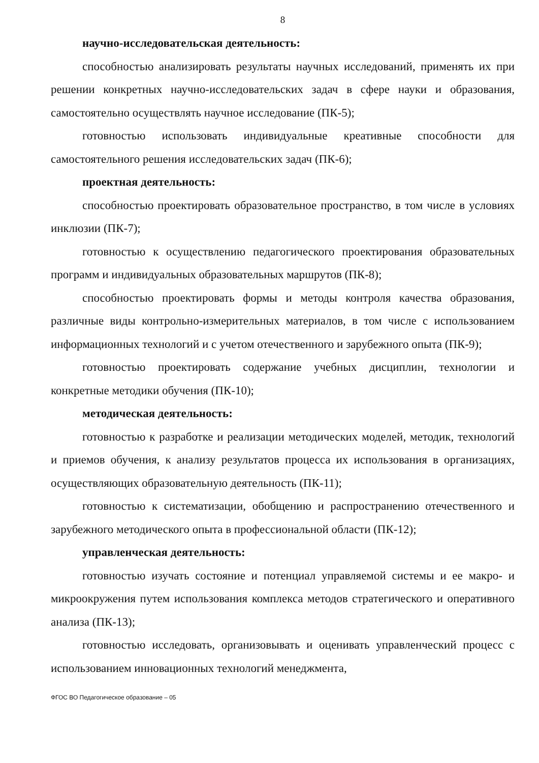8
научно-исследовательская деятельность:
способностью анализировать результаты научных исследований, применять их при решении конкретных научно-исследовательских задач в сфере науки и образования, самостоятельно осуществлять научное исследование (ПК-5);
готовностью использовать индивидуальные креативные способности для самостоятельного решения исследовательских задач (ПК-6);
проектная деятельность:
способностью проектировать образовательное пространство, в том числе в условиях инклюзии (ПК-7);
готовностью к осуществлению педагогического проектирования образовательных программ и индивидуальных образовательных маршрутов (ПК-8);
способностью проектировать формы и методы контроля качества образования, различные виды контрольно-измерительных материалов, в том числе с использованием информационных технологий и с учетом отечественного и зарубежного опыта (ПК-9);
готовностью проектировать содержание учебных дисциплин, технологии и конкретные методики обучения (ПК-10);
методическая деятельность:
готовностью к разработке и реализации методических моделей, методик, технологий и приемов обучения, к анализу результатов процесса их использования в организациях, осуществляющих образовательную деятельность (ПК-11);
готовностью к систематизации, обобщению и распространению отечественного и зарубежного методического опыта в профессиональной области (ПК-12);
управленческая деятельность:
готовностью изучать состояние и потенциал управляемой системы и ее макро- и микроокружения путем использования комплекса методов стратегического и оперативного анализа (ПК-13);
готовностью исследовать, организовывать и оценивать управленческий процесс с использованием инновационных технологий менеджмента,
ФГОС ВО Педагогическое образование – 05